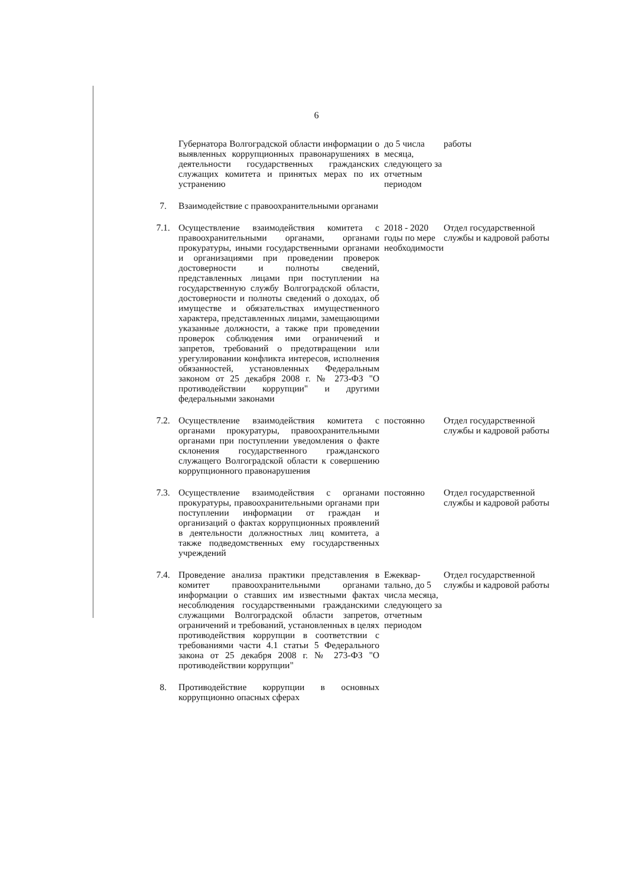6
| | Губернатора Волгоградской области информации о выявленных коррупционных правонарушениях в деятельности государственных гражданских служащих комитета и принятых мерах по их устранению | до 5 числа месяца, следующего за отчетным периодом | работы |
| 7. | Взаимодействие с правоохранительными органами | | |
| 7.1. | Осуществление взаимодействия комитета с правоохранительными органами, органами прокуратуры, иными государственными органами и организациями при проведении проверок достоверности и полноты сведений, представленных лицами при поступлении на государственную службу Волгоградской области, достоверности и полноты сведений о доходах, об имуществе и обязательствах имущественного характера, представленных лицами, замещающими указанные должности, а также при проведении проверок соблюдения ими ограничений и запретов, требований о предотвращении или урегулировании конфликта интересов, исполнения обязанностей, установленных Федеральным законом от 25 декабря 2008 г. № 273-ФЗ "О противодействии коррупции" и другими федеральными законами | 2018 - 2020 годы по мере необходимости | Отдел государственной службы и кадровой работы |
| 7.2. | Осуществление взаимодействия комитета с органами прокуратуры, правоохранительными органами при поступлении уведомления о факте склонения государственного гражданского служащего Волгоградской области к совершению коррупционного правонарушения | постоянно | Отдел государственной службы и кадровой работы |
| 7.3. | Осуществление взаимодействия с органами прокуратуры, правоохранительными органами при поступлении информации от граждан и организаций о фактах коррупционных проявлений в деятельности должностных лиц комитета, а также подведомственных ему государственных учреждений | постоянно | Отдел государственной службы и кадровой работы |
| 7.4. | Проведение анализа практики представления в комитет правоохранительными органами информации о ставших им известными фактах несоблюдения государственными гражданскими служащими Волгоградской области запретов, ограничений и требований, установленных в целях противодействия коррупции в соответствии с требованиями части 4.1 статьи 5 Федерального закона от 25 декабря 2008 г. № 273-ФЗ "О противодействии коррупции" | Ежеквар-тально, до 5 числа месяца, следующего за отчетным периодом | Отдел государственной службы и кадровой работы |
| 8. | Противодействие коррупции в основных коррупционно опасных сферах | | |